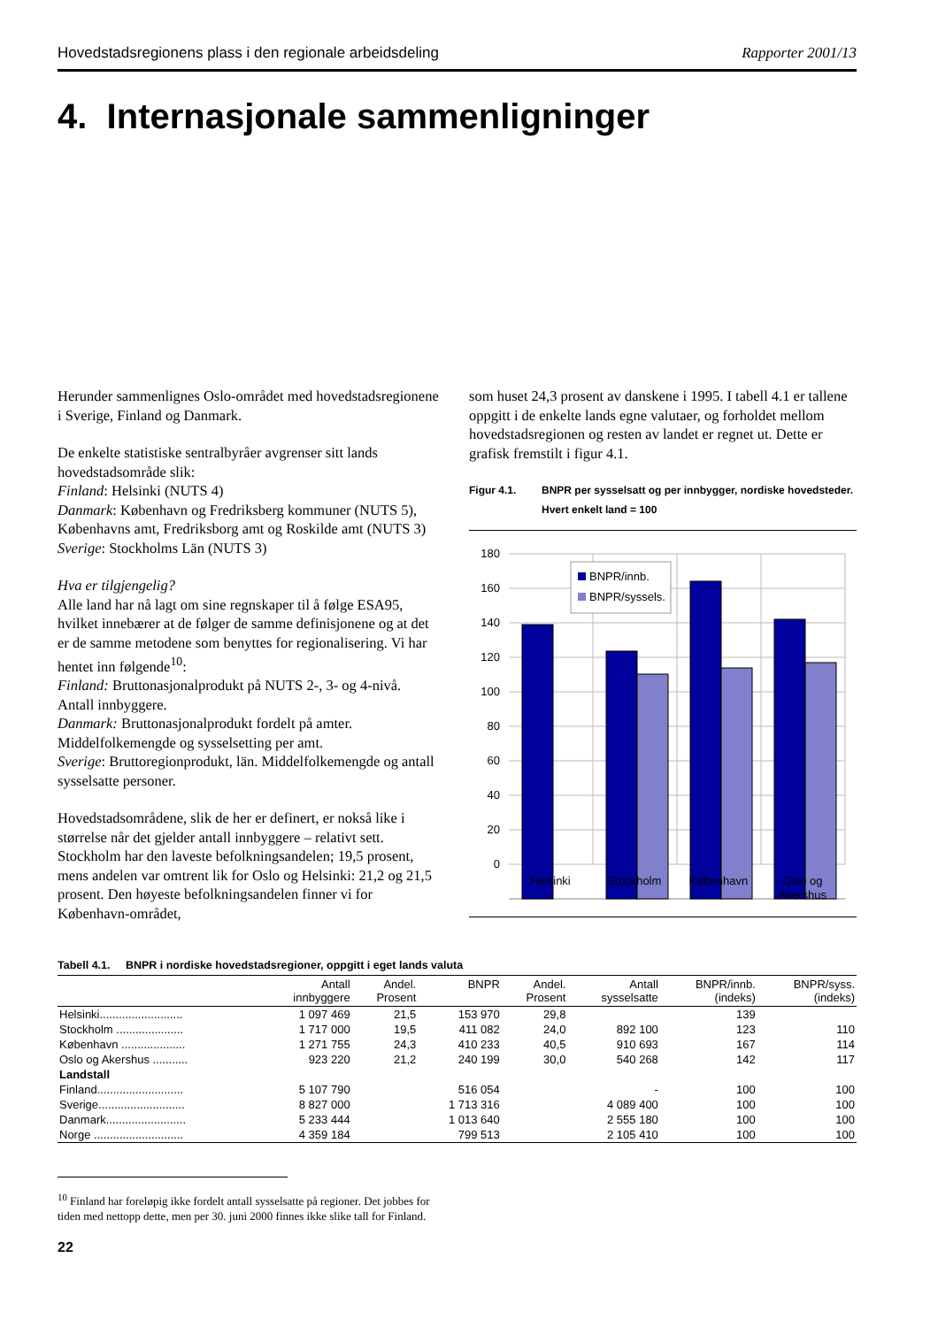Hovedstadsregionens plass i den regionale arbeidsdeling Rapporter 2001/13
4. Internasjonale sammenligninger
Herunder sammenlignes Oslo-området med hoved­stadsregionene i Sverige, Finland og Danmark.
De enkelte statistiske sentralbyråer avgrenser sitt lands hovedstadsområde slik:
Finland: Helsinki (NUTS 4)
Danmark: København og Fredriksberg kommuner (NUTS 5), Københavns amt, Fredriksborg amt og Roskilde amt (NUTS 3)
Sverige: Stockholms Län (NUTS 3)
Hva er tilgjengelig?
Alle land har nå lagt om sine regnskaper til å følge ESA95, hvilket innebærer at de følger de samme definisjonene og at det er de samme metodene som benyttes for regionalisering. Vi har hentet inn følgende<sup>10</sup>:
Finland: Bruttonasjonalprodukt på NUTS 2-, 3- og 4-nivå. Antall innbyggere.
Danmark: Bruttonasjonalprodukt fordelt på amter. Middelfolkemengde og sysselsetting per amt.
Sverige: Bruttoregionprodukt, län. Middelfolkemengde og antall sysselsatte personer.
Hovedstadsområdene, slik de her er definert, er nokså like i størrelse når det gjelder antall innbyggere – relativt sett. Stockholm har den laveste befolknings­andelen; 19,5 prosent, mens andelen var omtrent lik for Oslo og Helsinki: 21,2 og 21,5 prosent. Den høyeste befolkningsandelen finner vi for København-området,
som huset 24,3 prosent av danskene i 1995. I tabell 4.1 er tallene oppgitt i de enkelte lands egne valutaer, og forholdet mellom hovedstadsregionen og resten av landet er regnet ut. Dette er grafisk fremstilt i figur 4.1.
Figur 4.1. BNPR per sysselsatt og per innbygger, nordiske hovedsteder. Hvert enkelt land = 100
180
160
140
120
100
80
60
40
20
0
BNPR/innb.
BNPR/syssels.
Helsinki
Stockholm
København
Oslo og
Akershus
Tabell 4.1. BNPR i nordiske hovedstadsregioner, oppgitt i eget lands valuta
| | Antall innbyggere | Andel. Prosent | BNPR | Andel. Prosent | Antall sysselsatte | BNPR/innb. (indeks) | BNPR/syss. (indeks) |
| --- | --- | --- | --- | --- | --- | --- | --- |
| Helsinki.......................... | 1 097 469 | 21,5 | 153 970 | 29,8 | | 139 | |
| Stockholm ..................... | 1 717 000 | 19,5 | 411 082 | 24,0 | 892 100 | 123 | 110 |
| København .................... | 1 271 755 | 24,3 | 410 233 | 40,5 | 910 693 | 167 | 114 |
| Oslo og Akershus ........... | 923 220 | 21,2 | 240 199 | 30,0 | 540 268 | 142 | 117 |
| Landstall | | | | | | | |
| Finland........................... | 5 107 790 | | 516 054 | | - | 100 | 100 |
| Sverige........................... | 8 827 000 | | 1 713 316 | | 4 089 400 | 100 | 100 |
| Danmark......................... | 5 233 444 | | 1 013 640 | | 2 555 180 | 100 | 100 |
| Norge ............................ | 4 359 184 | | 799 513 | | 2 105 410 | 100 | 100 |
<sup>10</sup> Finland har foreløpig ikke fordelt antall sysselsatte på regioner. Det jobbes for tiden med nettopp dette, men per 30. juni 2000 finnes ikke slike tall for Finland.
22